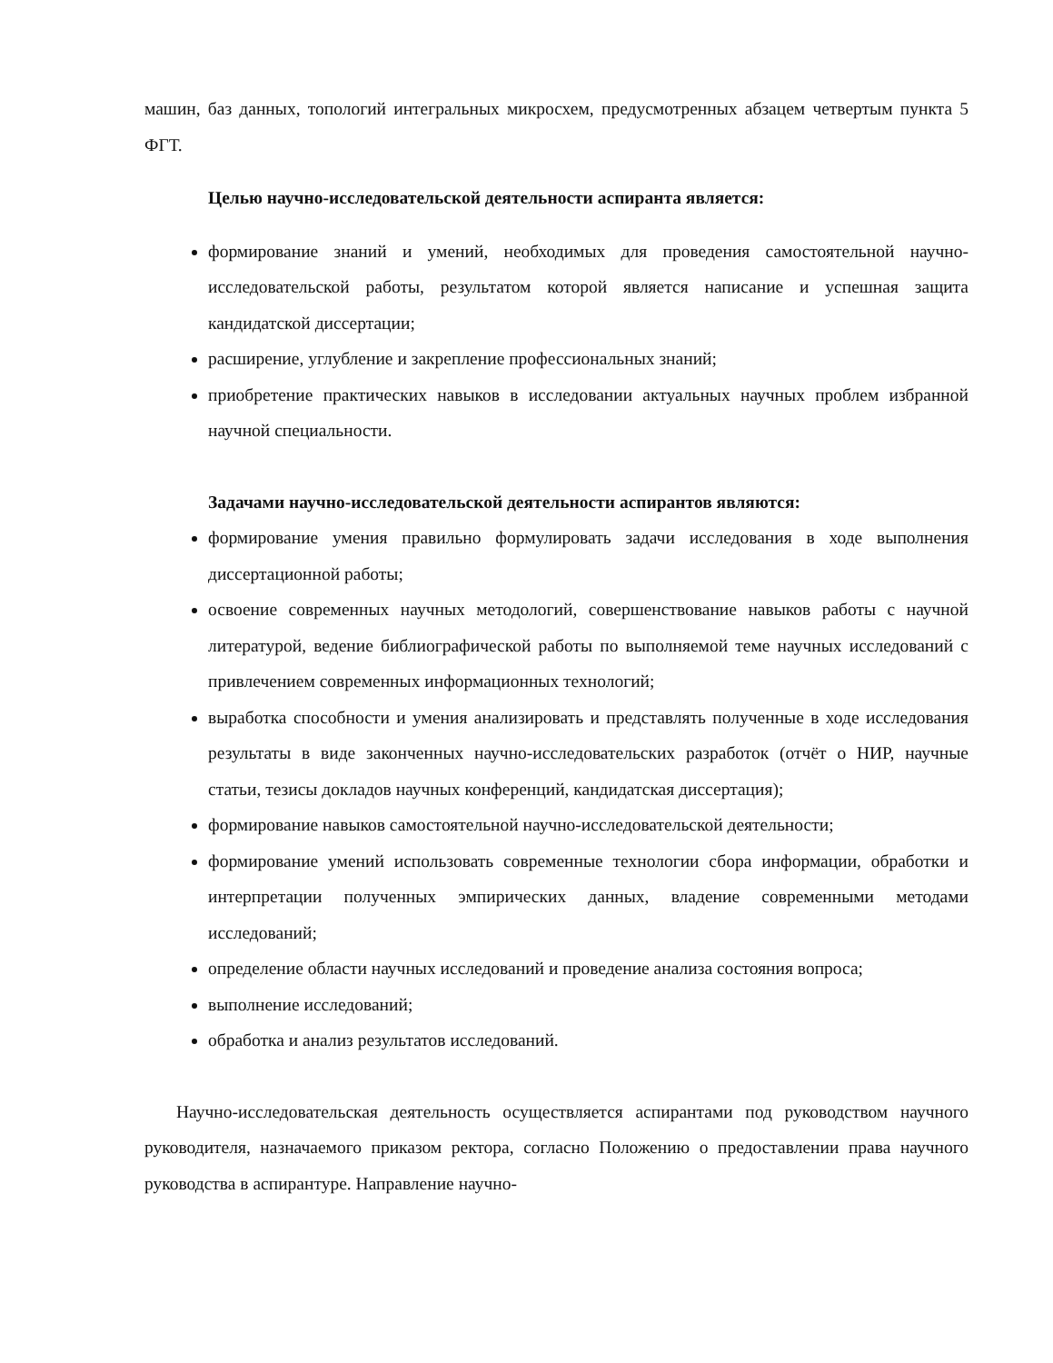машин, баз данных, топологий интегральных микросхем, предусмотренных абзацем четвертым пункта 5 ФГТ.
Целью научно-исследовательской деятельности аспиранта является:
формирование знаний и умений, необходимых для проведения самостоятельной научно-исследовательской работы, результатом которой является написание и успешная защита кандидатской диссертации;
расширение, углубление и закрепление профессиональных знаний;
приобретение практических навыков в исследовании актуальных научных проблем избранной научной специальности.
Задачами научно-исследовательской деятельности аспирантов являются:
формирование умения правильно формулировать задачи исследования в ходе выполнения диссертационной работы;
освоение современных научных методологий, совершенствование навыков работы с научной литературой, ведение библиографической работы по выполняемой теме научных исследований с привлечением современных информационных технологий;
выработка способности и умения анализировать и представлять полученные в ходе исследования результаты в виде законченных научно-исследовательских разработок (отчёт о НИР, научные статьи, тезисы докладов научных конференций, кандидатская диссертация);
формирование навыков самостоятельной научно-исследовательской деятельности;
формирование умений использовать современные технологии сбора информации, обработки и интерпретации полученных эмпирических данных, владение современными методами исследований;
определение области научных исследований и проведение анализа состояния вопроса;
выполнение исследований;
обработка и анализ результатов исследований.
Научно-исследовательская деятельность осуществляется аспирантами под руководством научного руководителя, назначаемого приказом ректора, согласно Положению о предоставлении права научного руководства в аспирантуре. Направление научно-